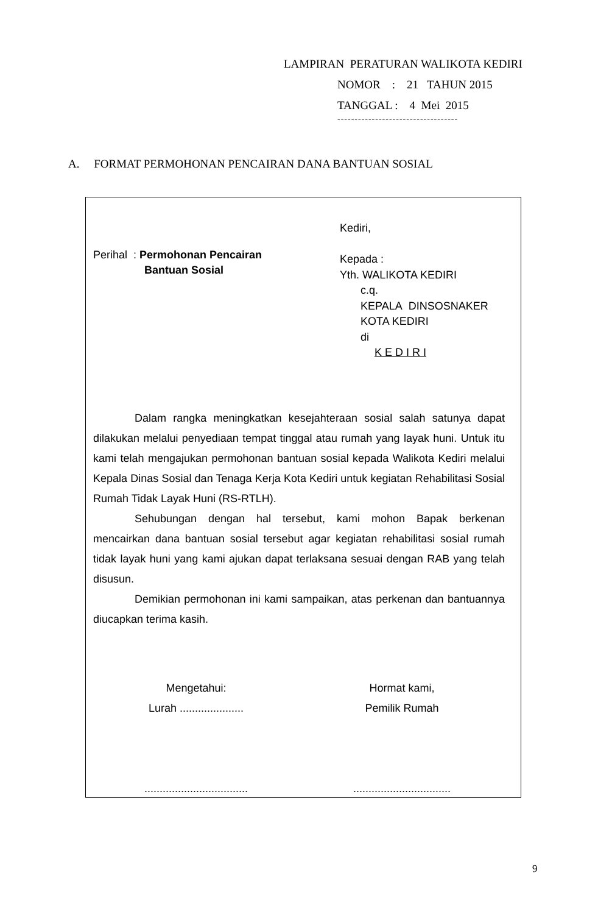LAMPIRAN PERATURAN WALIKOTA KEDIRI
NOMOR : 21 TAHUN 2015
TANGGAL : 4 Mei 2015
-----------------------------------
A. FORMAT PERMOHONAN PENCAIRAN DANA BANTUAN SOSIAL
Perihal : Permohonan Pencairan
Bantuan Sosial
Kediri,
Kepada :
Yth. WALIKOTA KEDIRI
c.q.
KEPALA DINSOSNAKER
KOTA KEDIRI
di
K E D I R I
Dalam rangka meningkatkan kesejahteraan sosial salah satunya dapat dilakukan melalui penyediaan tempat tinggal atau rumah yang layak huni. Untuk itu kami telah mengajukan permohonan bantuan sosial kepada Walikota Kediri melalui Kepala Dinas Sosial dan Tenaga Kerja Kota Kediri untuk kegiatan Rehabilitasi Sosial Rumah Tidak Layak Huni (RS-RTLH).
Sehubungan dengan hal tersebut, kami mohon Bapak berkenan mencairkan dana bantuan sosial tersebut agar kegiatan rehabilitasi sosial rumah tidak layak huni yang kami ajukan dapat terlaksana sesuai dengan RAB yang telah disusun.
Demikian permohonan ini kami sampaikan, atas perkenan dan bantuannya diucapkan terima kasih.
Mengetahui:
Lurah .....................
..................................
Hormat kami,
Pemilik Rumah
................................
9